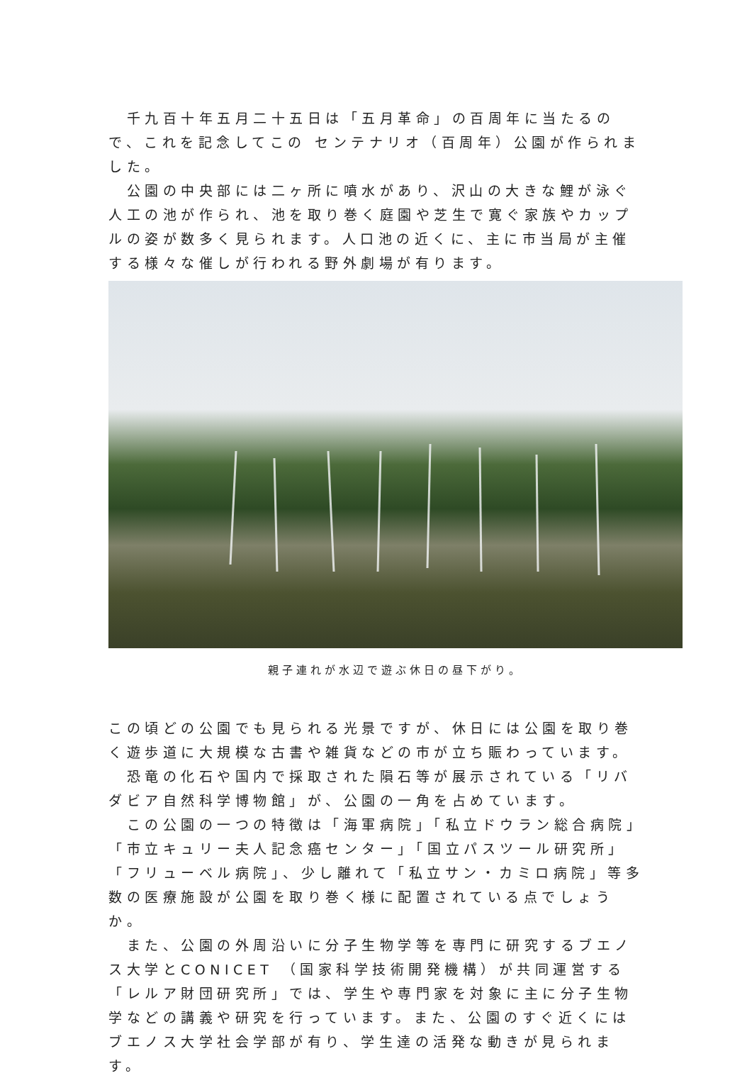千九百十年五月二十五日は「五月革命」の百周年に当たるので、これを記念してこの センテナリオ（百周年）公園が作られました。
　公園の中央部には二ヶ所に噴水があり、沢山の大きな鯉が泳ぐ人工の池が作られ、池を取り巻く庭園や芝生で寛ぐ家族やカップルの姿が数多く見られます。人口池の近くに、主に市当局が主催する様々な催しが行われる野外劇場が有ります。
親子連れが水辺で遊ぶ休日の昼下がり。
この頃どの公園でも見られる光景ですが、休日には公園を取り巻く遊歩道に大規模な古書や雑貨などの市が立ち賑わっています。
　恐竜の化石や国内で採取された隕石等が展示されている「リバダビア自然科学博物館」が、公園の一角を占めています。
　この公園の一つの特徴は「海軍病院」「私立ドウラン総合病院」「市立キュリー夫人記念癌センター」「国立パスツール研究所」「フリューベル病院」、少し離れて「私立サン・カミロ病院」等多数の医療施設が公園を取り巻く様に配置されている点でしょうか。
　また、公園の外周沿いに分子生物学等を専門に研究するブエノス大学とCONICET （国家科学技術開発機構）が共同運営する「レルア財団研究所」では、学生や専門家を対象に主に分子生物学などの講義や研究を行っています。また、公園のすぐ近くにはブエノス大学社会学部が有り、学生達の活発な動きが見られます。